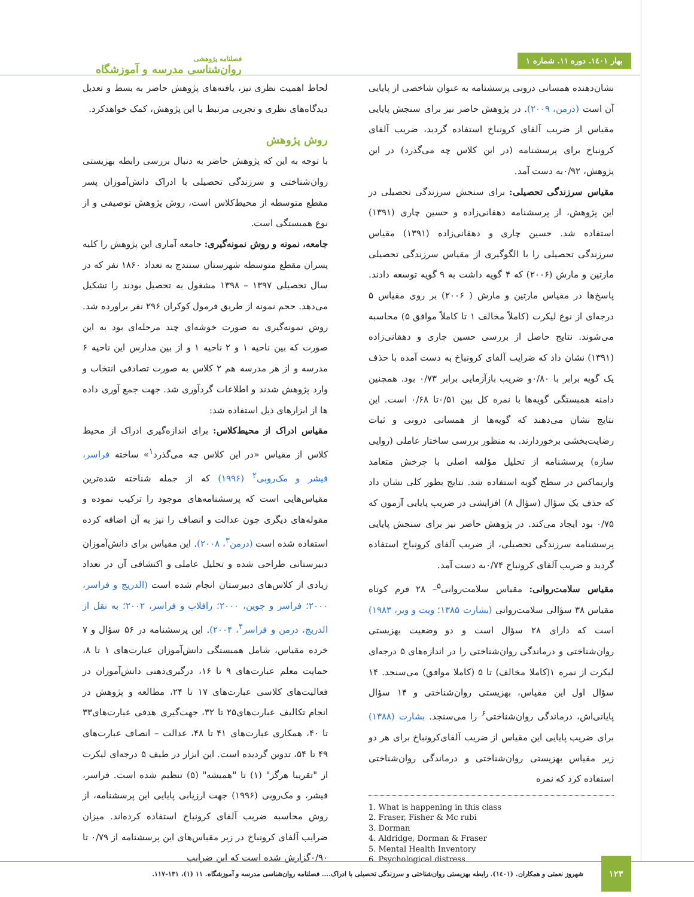بهار ۱٤۰۱. دوره ۱۱. شماره ۱
فصلنامه پژوهشی
روان‌شناسی مدرسه و آموزشگاه
لحاظ اهمیت نظری نیز، یافته‌های پژوهش حاضر به بسط و تعدیل دیدگاه‌های نظری و تجربی مرتبط با این پژوهش، کمک خواهدکرد.
روش پژوهش
با توجه به این که پژوهش حاضر به دنبال بررسی رابطه بهزیستی روان‌شناختی و سرزندگی تحصیلی با ادراک دانش‌آموزان پسر مقطع متوسطه از محیط‌کلاس است، روش پژوهش توصیفی و از نوع همبستگی است.
جامعه، نمونه و روش نمونه‌گیری: جامعه آماری این پژوهش را کلیه پسران مقطع متوسطه شهرستان سنندج به تعداد ۱۸۶۰ نفر که در سال تحصیلی ۱۳۹۷ – ۱۳۹۸ مشغول به تحصیل بودند را تشکیل می‌دهد. حجم نمونه از طریق فرمول کوکران ۲۹۶ نفر براورده شد. روش نمونه‌گیری به صورت خوشه‌ای چند مرحله‌ای بود به این صورت که بین ناحیه ۱ و ۲ ناحیه ۱ و از بین مدارس این ناحیه ۶ مدرسه و از هر مدرسه هم ۲ کلاس به صورت تصادفی انتخاب و وارد پژوهش شدند و اطلاعات گردآوری شد. جهت جمع آوری داده ها از ابزارهای ذیل استفاده شد:
مقیاس ادراک از محیط‌کلاس: برای اندازه‌گیری ادراک از محیط کلاس از مقیاس «در این کلاس چه می‌گذرد<sup>۱</sup>» ساخته فراسر، فیشر و مک‌روبی<sup>۲</sup> (۱۹۹۶) که از جمله شناخته شده‌ترین مقیاس‌هایی است که پرسشنامه‌های موجود را ترکیب نموده و مقوله‌های دیگری چون عدالت و انصاف را نیز به آن اضافه کرده استفاده شده است (درمن<sup>۳</sup>، ۲۰۰۸). این مقیاس برای دانش‌آموزان دبیرستانی طراحی شده و تحلیل عاملی و اکتشافی آن در تعداد زیادی از کلاس‌های دبیرستان انجام شده است (الدریج و فراسر، ۲۰۰۰؛ فراسر و چوین، ۲۰۰۰؛ رافلاب و فراسر، ۲۰۰۲؛ به نقل از الدریج، درمن و فراسر<sup>۴</sup>، ۲۰۰۴). این پرسشنامه در ۵۶ سؤال و ۷ خرده مقیاس، شامل همبستگی دانش‌آموزان عبارت‌های ۱ تا ۸، حمایت معلم عبارت‌های ۹ تا ۱۶، درگیری‌ذهنی دانش‌آموزان در فعالیت‌های کلاسی عبارت‌های ۱۷ تا ۲۴، مطالعه و پژوهش در انجام تکالیف عبارت‌های۲۵ تا ۳۲، جهت‌گیری هدفی عبارت‌های۳۳ تا ۴۰، همکاری عبارت‌های ۴۱ تا ۴۸، عدالت – انصاف عبارت‌های ۴۹ تا ۵۴، تدوین گردیده است. این ابزار در طیف ۵ درجه‌ای لیکرت از "تقریبا هرگز" (۱) تا "همیشه" (۵) تنظیم شده است. فراسر، فیشر، و مک‌روبی (۱۹۹۶) جهت ارزیابی پایایی این پرسشنامه، از روش محاسبه ضریب آلفای کرونباخ استفاده کرده‌اند. میزان ضرایب آلفای کرونباخ در زیر مقیاس‌های این پرسشنامه از ۰/۷۹ تا ۰/۹۰گزارش شده است که این ضرایب
نشان‌دهنده همسانی درونی پرسشنامه به عنوان شاخصی از پایایی آن است (درمن، ۲۰۰۹). در پژوهش حاضر نیز برای سنجش پایایی مقیاس از ضریب آلفای کرونباخ استفاده گردید، ضریب آلفای کرونباخ برای پرسشنامه (در این کلاس چه می‌گذرد) در این پژوهش، ۰/۹۲به دست آمد.
مقیاس سرزندگی تحصیلی: برای سنجش سرزندگی تحصیلی در این پژوهش، از پرسشنامه دهقانی‌زاده و حسین چاری (۱۳۹۱) استفاده شد. حسین چاری و دهقانی‌زاده (۱۳۹۱) مقیاس سرزندگی تحصیلی را با الگوگیری از مقیاس سرزندگی تحصیلی مارتین و مارش (۲۰۰۶) که ۴ گویه داشت به ۹ گویه توسعه دادند. پاسخ‌ها در مقیاس مارتین و مارش ( ۲۰۰۶) بر روی مقیاس ۵ درجه‌ای از نوع لیکرت (کاملاً مخالف ۱ تا کاملاً موافق ۵) محاسبه می‌شوند. نتایج حاصل از بررسی حسین چاری و دهقانی‌زاده (۱۳۹۱) نشان داد که ضرایب آلفای کرونباخ به دست آمده با حذف یک گویه برابر با ۰/۸۰و ضریب بازآزمایی برابر ۰/۷۳ بود. همچنین دامنه همبستگی گویه‌ها با نمره کل بین ۰/۵۱تا ۰/۶۸ است. این نتایج نشان می‌دهند که گویه‌ها از همسانی درونی و ثبات رضایت‌بخشی برخوردارند. به منظور بررسی ساختار عاملی (روایی سازه) پرسشنامه از تحلیل مؤلفه اصلی با چرخش متعامد واریماکس در سطح گویه استفاده شد. نتایج بطور کلی نشان داد که حذف یک سؤال (سؤال ۸) افزایشی در ضریب پایایی آزمون که ۰/۷۵ بود ایجاد می‌کند. در پژوهش حاضر نیز برای سنجش پایایی پرسشنامه سرزندگی تحصیلی، از ضریب آلفای کرونباخ استفاده گردید و ضریب آلفای کرونباخ ۰/۷۴به دست آمد.
مقیاس سلامت‌روانی: مقیاس سلامت‌روانی<sup>۵</sup>– ۲۸ فرم کوتاه مقیاس ۳۸ سؤالی سلامت‌روانی (بشارت ۱۳۸۵؛ ویت و ویر، ۱۹۸۳) است که دارای ۲۸ سؤال است و دو وضعیت بهزیستی روان‌شناختی و درماندگی روان‌شناختی را در اندازه‌های ۵ درجه‌ای لیکرت از نمره ۱(کاملا مخالف) تا ۵ (کاملا موافق) می‌سنجد. ۱۴ سؤال اول این مقیاس، بهزیستی روان‌شناختی و ۱۴ سؤال پایانی‌اش، درماندگی روان‌شناختی<sup>۶</sup> را می‌سنجد. بشارت (۱۳۸۸) برای ضریب پایایی این مقیاس از ضریب آلفای‌کرونباخ برای هر دو زیر مقیاس بهزیستی روان‌شناختی و درماندگی روان‌شناختی استفاده کرد که نمره
1. What is happening in this class
2. Fraser, Fisher & Mc rubi
3. Dorman
4. Aldridge, Dorman & Fraser
5. Mental Health Inventory
6. Psychological distress
۱۲۳
شهروز نعمتی و همکاران. (۱٤۰۱). رابطه بهزیستی روان‌شناختی و سرزندگی تحصیلی با ادراک.... فصلنامه روان‌شناسی مدرسه و آموزشگاه. ۱۱ (۱)، ۱۳۱-۱۱۷.